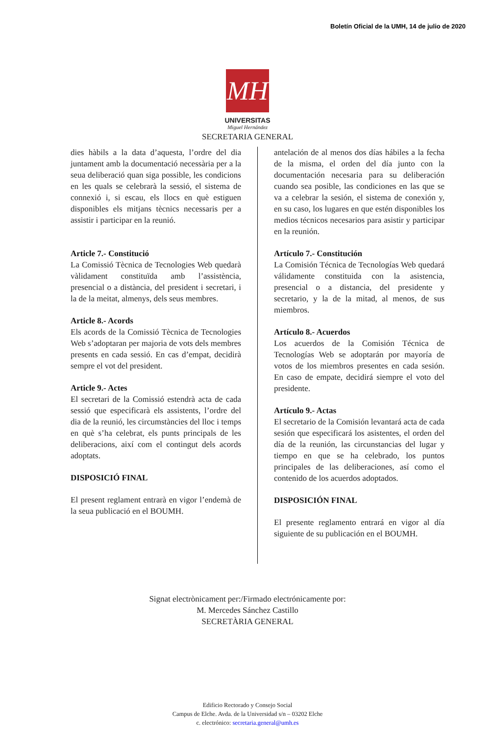Boletín Oficial de la UMH, 14 de julio de 2020
MH
UNIVERSITAS
Miguel Hernández
SECRETARIA GENERAL
dies hàbils a la data d’aquesta, l’ordre del dia juntament amb la documentació necessària per a la seua deliberació quan siga possible, les condicions en les quals se celebrarà la sessió, el sistema de connexió i, si escau, els llocs en què estiguen disponibles els mitjans tècnics necessaris per a assistir i participar en la reunió.
Article 7.- Constitució
La Comissió Tècnica de Tecnologies Web quedarà vàlidament constituïda amb l’assistència, presencial o a distància, del president i secretari, i la de la meitat, almenys, dels seus membres.
Article 8.- Acords
Els acords de la Comissió Tècnica de Tecnologies Web s’adoptaran per majoria de vots dels membres presents en cada sessió. En cas d’empat, decidirà sempre el vot del president.
Article 9.- Actes
El secretari de la Comissió estendrà acta de cada sessió que especificarà els assistents, l’ordre del dia de la reunió, les circumstàncies del lloc i temps en què s’ha celebrat, els punts principals de les deliberacions, així com el contingut dels acords adoptats.
DISPOSICIÓ FINAL
El present reglament entrarà en vigor l’endemà de la seua publicació en el BOUMH.
antelación de al menos dos días hábiles a la fecha de la misma, el orden del día junto con la documentación necesaria para su deliberación cuando sea posible, las condiciones en las que se va a celebrar la sesión, el sistema de conexión y, en su caso, los lugares en que estén disponibles los medios técnicos necesarios para asistir y participar en la reunión.
Artículo 7.- Constitución
La Comisión Técnica de Tecnologías Web quedará válidamente constituida con la asistencia, presencial o a distancia, del presidente y secretario, y la de la mitad, al menos, de sus miembros.
Artículo 8.- Acuerdos
Los acuerdos de la Comisión Técnica de Tecnologías Web se adoptarán por mayoría de votos de los miembros presentes en cada sesión. En caso de empate, decidirá siempre el voto del presidente.
Artículo 9.- Actas
El secretario de la Comisión levantará acta de cada sesión que especificará los asistentes, el orden del día de la reunión, las circunstancias del lugar y tiempo en que se ha celebrado, los puntos principales de las deliberaciones, así como el contenido de los acuerdos adoptados.
DISPOSICIÓN FINAL
El presente reglamento entrará en vigor al día siguiente de su publicación en el BOUMH.
Signat electrònicament per:/Firmado electrónicamente por:
M. Mercedes Sánchez Castillo
SECRETÀRIA GENERAL
Edificio Rectorado y Consejo Social
Campus de Elche. Avda. de la Universidad s/n – 03202 Elche
c. electrónico: secretaria.general@umh.es